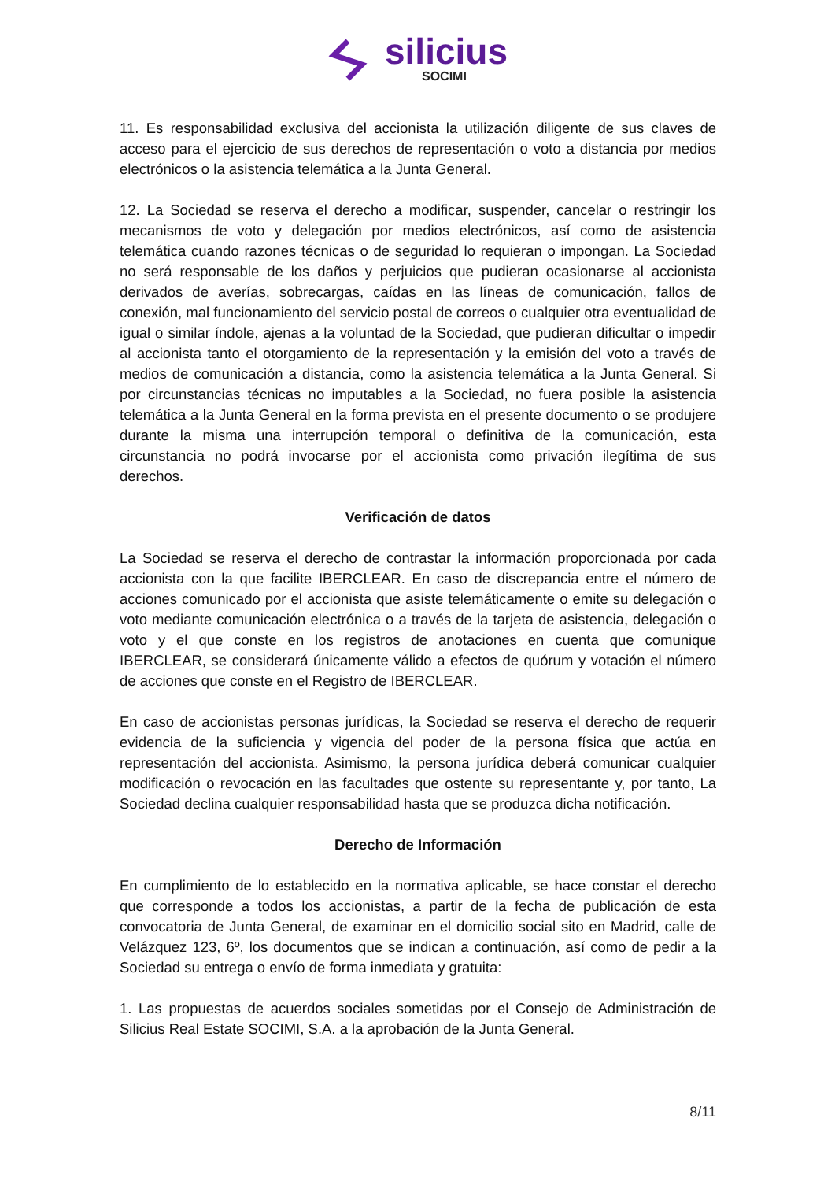silicius
SOCIMI
11. Es responsabilidad exclusiva del accionista la utilización diligente de sus claves de acceso para el ejercicio de sus derechos de representación o voto a distancia por medios electrónicos o la asistencia telemática a la Junta General.
12. La Sociedad se reserva el derecho a modificar, suspender, cancelar o restringir los mecanismos de voto y delegación por medios electrónicos, así como de asistencia telemática cuando razones técnicas o de seguridad lo requieran o impongan. La Sociedad no será responsable de los daños y perjuicios que pudieran ocasionarse al accionista derivados de averías, sobrecargas, caídas en las líneas de comunicación, fallos de conexión, mal funcionamiento del servicio postal de correos o cualquier otra eventualidad de igual o similar índole, ajenas a la voluntad de la Sociedad, que pudieran dificultar o impedir al accionista tanto el otorgamiento de la representación y la emisión del voto a través de medios de comunicación a distancia, como la asistencia telemática a la Junta General. Si por circunstancias técnicas no imputables a la Sociedad, no fuera posible la asistencia telemática a la Junta General en la forma prevista en el presente documento o se produjere durante la misma una interrupción temporal o definitiva de la comunicación, esta circunstancia no podrá invocarse por el accionista como privación ilegítima de sus derechos.
Verificación de datos
La Sociedad se reserva el derecho de contrastar la información proporcionada por cada accionista con la que facilite IBERCLEAR. En caso de discrepancia entre el número de acciones comunicado por el accionista que asiste telemáticamente o emite su delegación o voto mediante comunicación electrónica o a través de la tarjeta de asistencia, delegación o voto y el que conste en los registros de anotaciones en cuenta que comunique IBERCLEAR, se considerará únicamente válido a efectos de quórum y votación el número de acciones que conste en el Registro de IBERCLEAR.
En caso de accionistas personas jurídicas, la Sociedad se reserva el derecho de requerir evidencia de la suficiencia y vigencia del poder de la persona física que actúa en representación del accionista. Asimismo, la persona jurídica deberá comunicar cualquier modificación o revocación en las facultades que ostente su representante y, por tanto, La Sociedad declina cualquier responsabilidad hasta que se produzca dicha notificación.
Derecho de Información
En cumplimiento de lo establecido en la normativa aplicable, se hace constar el derecho que corresponde a todos los accionistas, a partir de la fecha de publicación de esta convocatoria de Junta General, de examinar en el domicilio social sito en Madrid, calle de Velázquez 123, 6º, los documentos que se indican a continuación, así como de pedir a la Sociedad su entrega o envío de forma inmediata y gratuita:
1. Las propuestas de acuerdos sociales sometidas por el Consejo de Administración de Silicius Real Estate SOCIMI, S.A. a la aprobación de la Junta General.
8/11